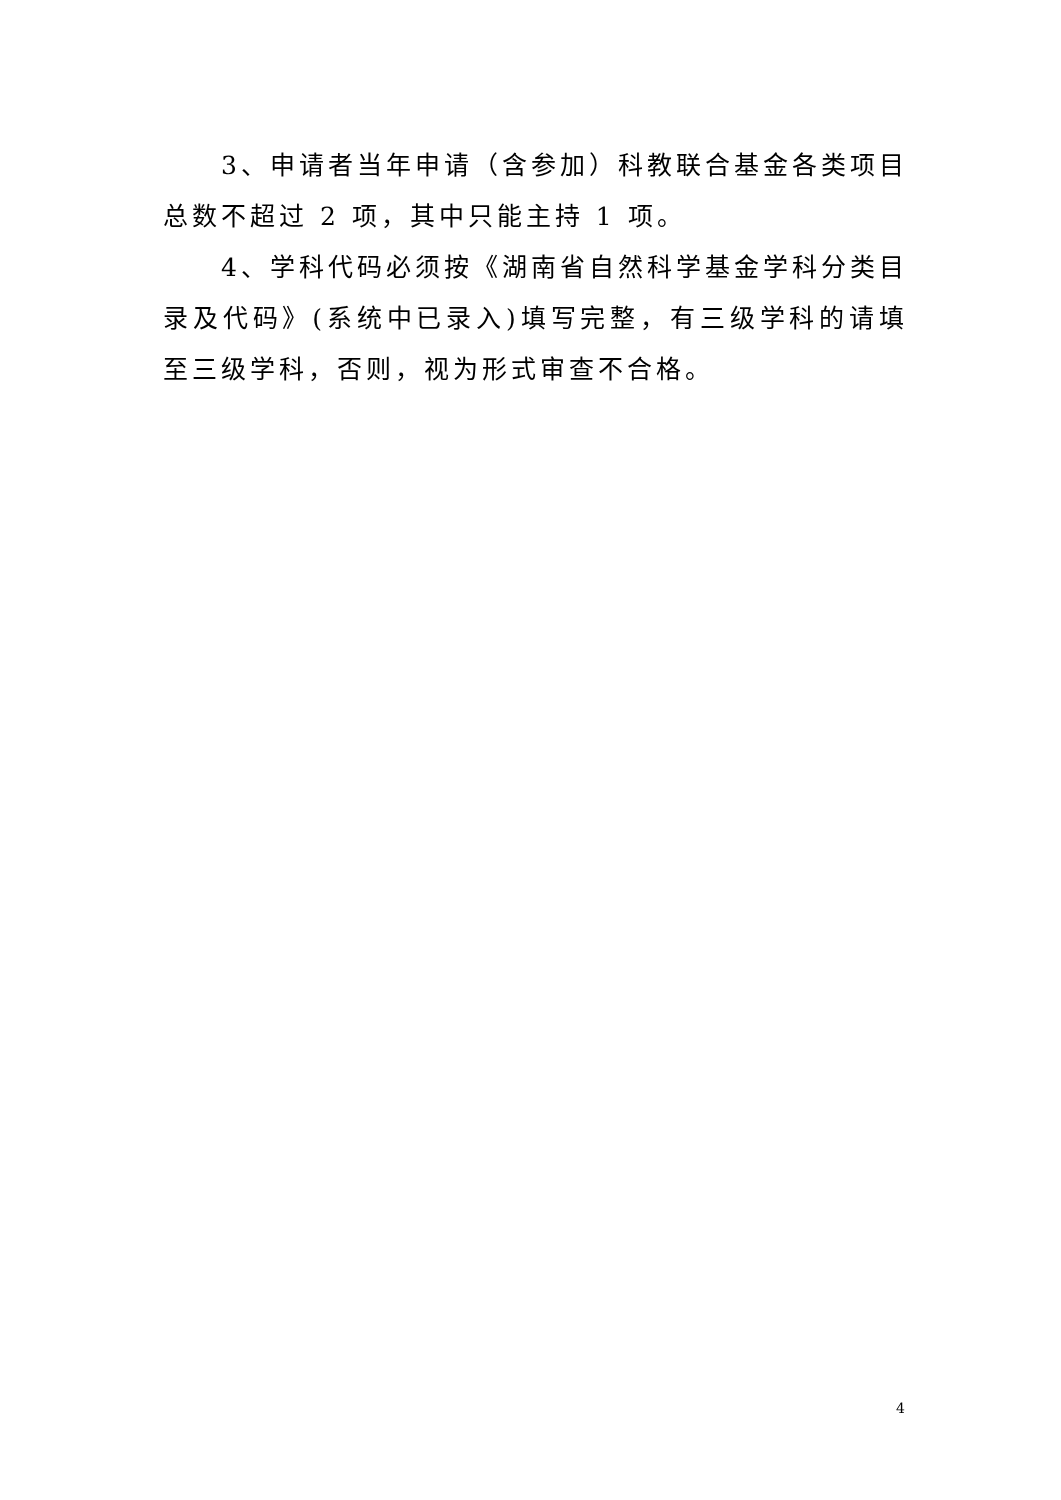3、申请者当年申请（含参加）科教联合基金各类项目总数不超过 2 项，其中只能主持 1 项。
4、学科代码必须按《湖南省自然科学基金学科分类目录及代码》(系统中已录入)填写完整，有三级学科的请填至三级学科，否则，视为形式审查不合格。
4